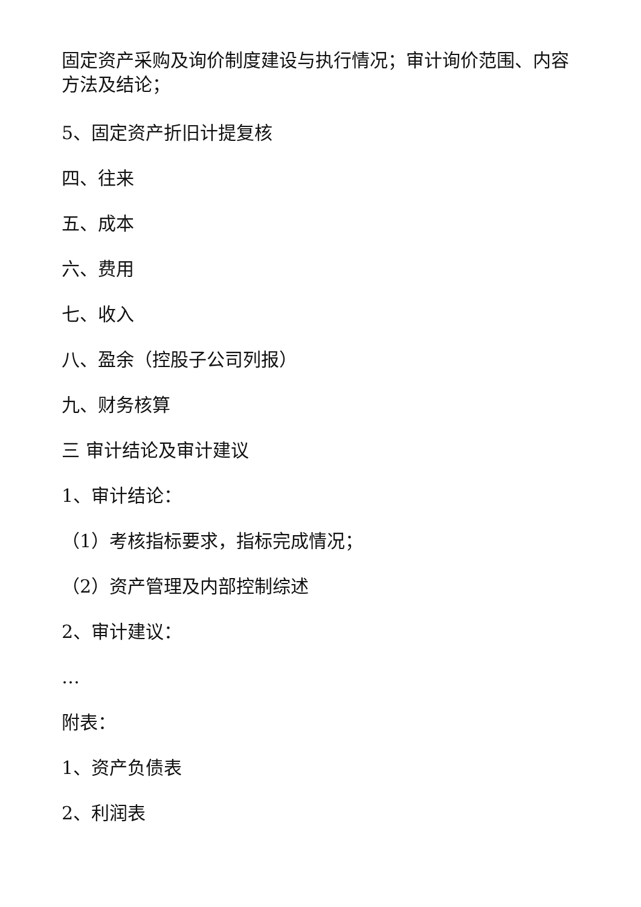固定资产采购及询价制度建设与执行情况；审计询价范围、内容方法及结论；
5、固定资产折旧计提复核
四、往来
五、成本
六、费用
七、收入
八、盈余（控股子公司列报）
九、财务核算
三 审计结论及审计建议
1、审计结论：
（1）考核指标要求，指标完成情况；
（2）资产管理及内部控制综述
2、审计建议：
…
附表：
1、资产负债表
2、利润表